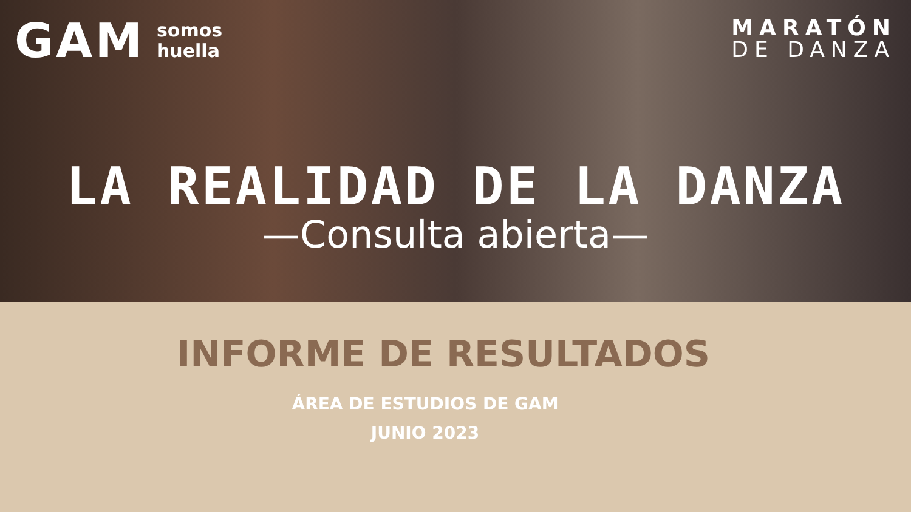GAM somos
huella
MARATÓN
DE DANZA
LA REALIDAD DE LA DANZA
—Consulta abierta—
INFORME DE RESULTADOS
ÁREA DE ESTUDIOS DE GAM
JUNIO 2023